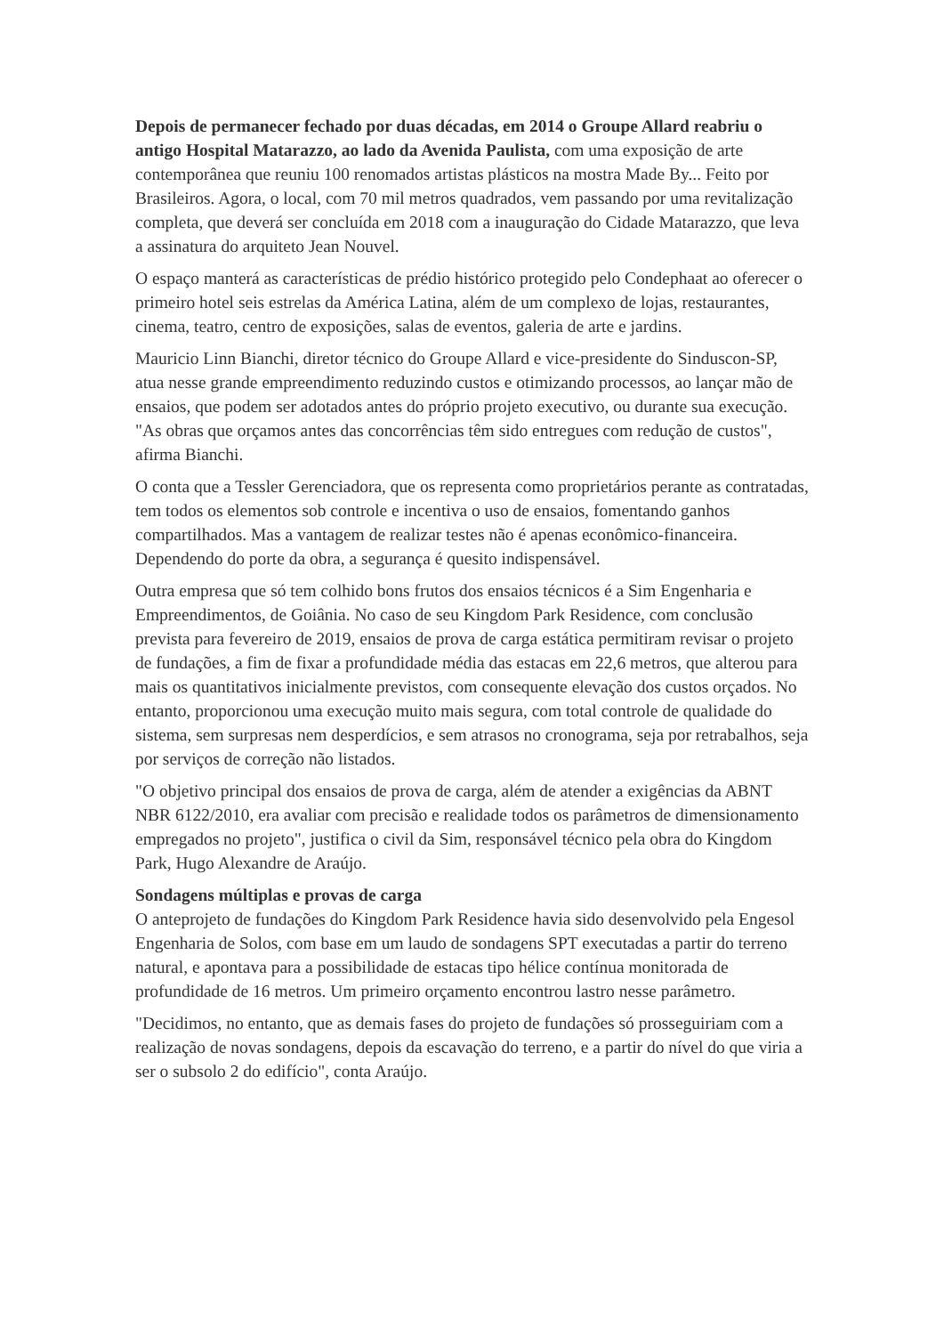Depois de permanecer fechado por duas décadas, em 2014 o Groupe Allard reabriu o antigo Hospital Matarazzo, ao lado da Avenida Paulista, com uma exposição de arte contemporânea que reuniu 100 renomados artistas plásticos na mostra Made By... Feito por Brasileiros. Agora, o local, com 70 mil metros quadrados, vem passando por uma revitalização completa, que deverá ser concluída em 2018 com a inauguração do Cidade Matarazzo, que leva a assinatura do arquiteto Jean Nouvel.
O espaço manterá as características de prédio histórico protegido pelo Condephaat ao oferecer o primeiro hotel seis estrelas da América Latina, além de um complexo de lojas, restaurantes, cinema, teatro, centro de exposições, salas de eventos, galeria de arte e jardins.
Mauricio Linn Bianchi, diretor técnico do Groupe Allard e vice-presidente do Sinduscon-SP, atua nesse grande empreendimento reduzindo custos e otimizando processos, ao lançar mão de ensaios, que podem ser adotados antes do próprio projeto executivo, ou durante sua execução. "As obras que orçamos antes das concorrências têm sido entregues com redução de custos", afirma Bianchi.
O conta que a Tessler Gerenciadora, que os representa como proprietários perante as contratadas, tem todos os elementos sob controle e incentiva o uso de ensaios, fomentando ganhos compartilhados. Mas a vantagem de realizar testes não é apenas econômico-financeira. Dependendo do porte da obra, a segurança é quesito indispensável.
Outra empresa que só tem colhido bons frutos dos ensaios técnicos é a Sim Engenharia e Empreendimentos, de Goiânia. No caso de seu Kingdom Park Residence, com conclusão prevista para fevereiro de 2019, ensaios de prova de carga estática permitiram revisar o projeto de fundações, a fim de fixar a profundidade média das estacas em 22,6 metros, que alterou para mais os quantitativos inicialmente previstos, com consequente elevação dos custos orçados. No entanto, proporcionou uma execução muito mais segura, com total controle de qualidade do sistema, sem surpresas nem desperdícios, e sem atrasos no cronograma, seja por retrabalhos, seja por serviços de correção não listados.
"O objetivo principal dos ensaios de prova de carga, além de atender a exigências da ABNT NBR 6122/2010, era avaliar com precisão e realidade todos os parâmetros de dimensionamento empregados no projeto", justifica o civil da Sim, responsável técnico pela obra do Kingdom Park, Hugo Alexandre de Araújo.
Sondagens múltiplas e provas de carga
O anteprojeto de fundações do Kingdom Park Residence havia sido desenvolvido pela Engesol Engenharia de Solos, com base em um laudo de sondagens SPT executadas a partir do terreno natural, e apontava para a possibilidade de estacas tipo hélice contínua monitorada de profundidade de 16 metros. Um primeiro orçamento encontrou lastro nesse parâmetro.
"Decidimos, no entanto, que as demais fases do projeto de fundações só prosseguiriam com a realização de novas sondagens, depois da escavação do terreno, e a partir do nível do que viria a ser o subsolo 2 do edifício", conta Araújo.